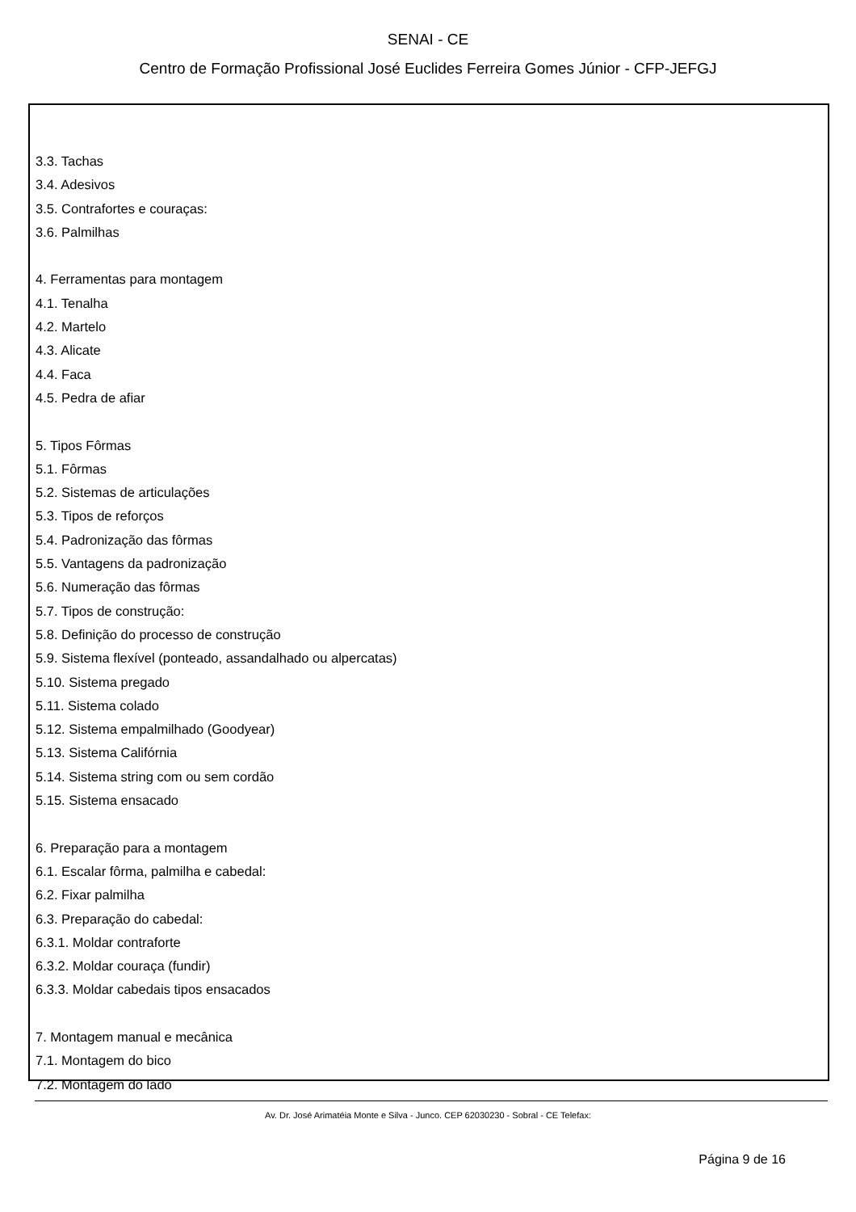SENAI - CE
Centro de Formação Profissional José Euclides Ferreira Gomes Júnior - CFP-JEFGJ
3.3. Tachas
3.4. Adesivos
3.5. Contrafortes e couraças:
3.6. Palmilhas
4. Ferramentas para montagem
4.1. Tenalha
4.2. Martelo
4.3. Alicate
4.4. Faca
4.5. Pedra de afiar
5. Tipos Fôrmas
5.1. Fôrmas
5.2. Sistemas de articulações
5.3. Tipos de reforços
5.4. Padronização das fôrmas
5.5. Vantagens da padronização
5.6. Numeração das fôrmas
5.7. Tipos de construção:
5.8. Definição do processo de construção
5.9. Sistema flexível (ponteado, assandalhado ou alpercatas)
5.10. Sistema pregado
5.11. Sistema colado
5.12. Sistema empalmilhado (Goodyear)
5.13. Sistema Califórnia
5.14. Sistema string com ou sem cordão
5.15. Sistema ensacado
6. Preparação para a montagem
6.1. Escalar fôrma, palmilha e cabedal:
6.2. Fixar palmilha
6.3. Preparação do cabedal:
6.3.1. Moldar contraforte
6.3.2. Moldar couraça (fundir)
6.3.3. Moldar cabedais tipos ensacados
7. Montagem manual e mecânica
7.1. Montagem do bico
7.2. Montagem do lado
Av. Dr. José Arimatéia Monte e Silva - Junco. CEP 62030230 - Sobral - CE Telefax:
Página 9 de 16